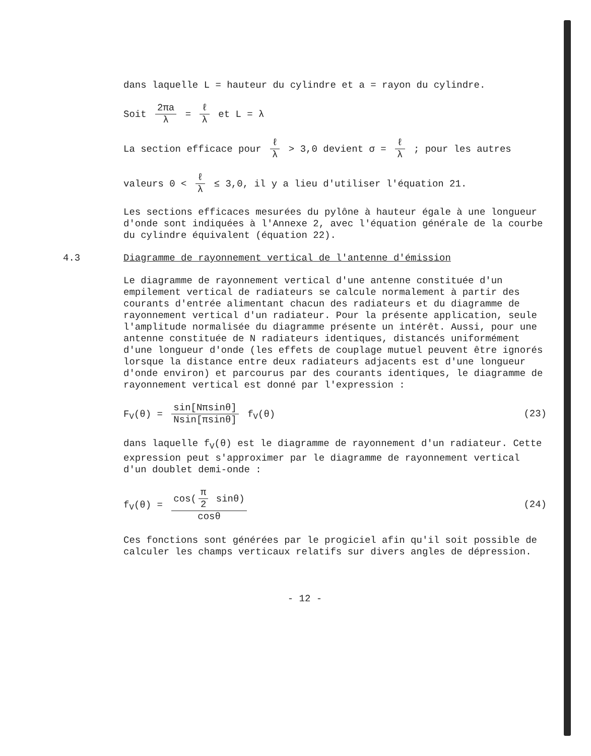dans laquelle L = hauteur du cylindre et a = rayon du cylindre.
Soit 2πa λ = ℓ λ et L = λ
La section efficace pour ℓ λ > 3,0 devient σ = ℓ λ ; pour les autres
valeurs 0 < ℓ λ ≤ 3,0, il y a lieu d'utiliser l'équation 21.
Les sections efficaces mesurées du pylône à hauteur égale à une longueur d'onde sont indiquées à l'Annexe 2, avec l'équation générale de la courbe du cylindre équivalent (équation 22).
4.3 Diagramme de rayonnement vertical de l'antenne d'émission
Le diagramme de rayonnement vertical d'une antenne constituée d'un empilement vertical de radiateurs se calcule normalement à partir des courants d'entrée alimentant chacun des radiateurs et du diagramme de rayonnement vertical d'un radiateur. Pour la présente application, seule l'amplitude normalisée du diagramme présente un intérêt. Aussi, pour une antenne constituée de N radiateurs identiques, distancés uniformément d'une longueur d'onde (les effets de couplage mutuel peuvent être ignorés lorsque la distance entre deux radiateurs adjacents est d'une longueur d'onde environ) et parcourus par des courants identiques, le diagramme de rayonnement vertical est donné par l'expression :
F<sub>V</sub>(θ) = sin[Nπsinθ] Nsin[πsinθ] f<sub>V</sub>(θ) (23)
dans laquelle f<sub>V</sub>(θ) est le diagramme de rayonnement d'un radiateur. Cette expression peut s'approximer par le diagramme de rayonnement vertical d'un doublet demi-onde :
f<sub>V</sub>(θ) = cos(π 2 sinθ) cosθ (24)
Ces fonctions sont générées par le progiciel afin qu'il soit possible de calculer les champs verticaux relatifs sur divers angles de dépression.
- 12 -